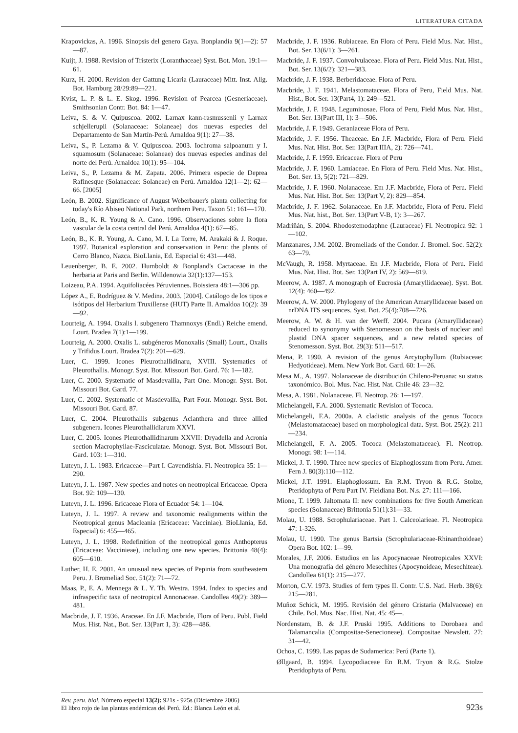LITERATURA CITADA
Krapovickas, A. 1996. Sinopsis del genero Gaya. Bonplandia 9(1—2): 57—87.
Kuijt, J. 1988. Revision of Tristerix (Loranthaceae) Syst. Bot. Mon. 19:1—61.
Kurz, H. 2000. Revision der Gattung Licaria (Lauraceae) Mitt. Inst. Allg. Bot. Hamburg 28/29:89—221.
Kvist, L. P. & L. E. Skog. 1996. Revision of Pearcea (Gesneriaceae). Smithsonian Contr. Bot. 84: 1—47.
Leiva, S. & V. Quipuscoa. 2002. Larnax kann-rasmussenii y Larnax schjellerupii (Solanaceae: Solaneae) dos nuevas especies del Departamento de San Martín-Perú. Arnaldoa 9(1): 27—38.
Leiva, S., P. Lezama & V. Quipuscoa. 2003. Iochroma salpoanum y I. squamosum (Solanaceae: Solaneae) dos nuevas especies andinas del norte del Perú. Arnaldoa 10(1): 95—104.
Leiva, S., P. Lezama & M. Zapata. 2006. Primera especie de Deprea Rafinesque (Solanaceae: Solaneae) en Perú. Arnaldoa 12(1—2): 62—66. [2005]
León, B. 2002. Significance of August Weberbauer's planta collecting for today's Río Abiseo National Park, northern Peru. Taxon 51: 161—170.
León, B., K. R. Young & A. Cano. 1996. Observaciones sobre la flora vascular de la costa central del Perú. Arnaldoa 4(1): 67—85.
León, B., K. R. Young, A. Cano, M. I. La Torre, M. Arakaki & J. Roque. 1997. Botanical exploration and conservation in Peru: the plants of Cerro Blanco, Nazca. BioLlania, Ed. Especial 6: 431—448.
Leuenberger, B. E. 2002. Humboldt & Bonpland's Cactaceae in the herbaria at Paris and Berlin. Willdenowia 32(1):137—153.
Loizeau, P.A. 1994. Aquifoliacées Péruviennes. Boissiera 48:1—306 pp.
López A., E. Rodríguez & V. Medina. 2003. [2004]. Catálogo de los tipos e isótipos del Herbarium Truxillense (HUT) Parte II. Arnaldoa 10(2): 39—92.
Lourteig, A. 1994. Oxalis l. subgenero Thamnoxys (Endl.) Reiche emend. Lourt. Bradea 7(1):1—199.
Lourteig, A. 2000. Oxalis L. subgéneros Monoxalis (Small) Lourt., Oxalis y Trifidus Lourt. Bradea 7(2): 201—629.
Luer, C. 1999. Icones Pleurothallidinaru, XVIII. Systematics of Pleurothallis. Monogr. Syst. Bot. Missouri Bot. Gard. 76: 1—182.
Luer, C. 2000. Systematic of Masdevallia, Part One. Monogr. Syst. Bot. Missouri Bot. Gard. 77.
Luer, C. 2002. Systematic of Masdevallia, Part Four. Monogr. Syst. Bot. Missouri Bot. Gard. 87.
Luer, C. 2004. Pleurothallis subgenus Acianthera and three allied subgenera. Icones Pleurothallidiarum XXVI.
Luer, C. 2005. Icones Pleurothallidinarum XXVII: Dryadella and Acronia section Macrophyllae-Fasciculatae. Monogr. Syst. Bot. Missouri Bot. Gard. 103: 1—310.
Luteyn, J. L. 1983. Ericaceae—Part I. Cavendishia. Fl. Neotropica 35: 1—290.
Luteyn, J. L. 1987. New species and notes on neotropical Ericaceae. Opera Bot. 92: 109—130.
Luteyn, J. L. 1996. Ericaceae Flora of Ecuador 54: 1—104.
Luteyn, J. L. 1997. A review and taxonomic realignments within the Neotropical genus Macleania (Ericaceae: Vacciniae). BioLlania, Ed. Especial) 6: 455—465.
Luteyn, J. L. 1998. Redefinition of the neotropical genus Anthopterus (Ericaceae: Vaccinieae), including one new species. Brittonia 48(4): 605—610.
Luther, H. E. 2001. An unusual new species of Pepinia from southeastern Peru. J. Bromeliad Soc. 51(2): 71—72.
Maas, P., E. A. Mennega & L. Y. Th. Westra. 1994. Index to species and infraspecific taxa of neotropical Annonaceae. Candollea 49(2): 389—481.
Macbride, J. F. 1936. Araceae. En J.F. Macbride, Flora of Peru. Publ. Field Mus. Hist. Nat., Bot. Ser. 13(Part 1, 3): 428—486.
Macbride, J. F. 1936. Rubiaceae. En Flora of Peru. Field Mus. Nat. Hist., Bot. Ser. 13(6/1): 3—261.
Macbride, J. F. 1937. Convolvulaceae. Flora of Peru. Field Mus. Nat. Hist., Bot. Ser. 13(6/2): 321—383.
Macbride, J. F. 1938. Berberidaceae. Flora of Peru.
Macbride, J. F. 1941. Melastomataceae. Flora of Peru, Field Mus. Nat. Hist., Bot. Ser. 13(Part4, 1): 249—521.
Macbride, J. F. 1948. Leguminosae. Flora of Peru, Field Mus. Nat. Hist., Bot. Ser. 13(Part III, 1): 3—506.
Macbride, J. F. 1949. Geraniaceae Flora of Peru.
Macbride, J. F. 1956. Theaceae. En J.F. Macbride, Flora of Peru. Field Mus. Nat. Hist. Bot. Ser. 13(Part IIIA, 2): 726—741.
Macbride, J. F. 1959. Ericaceae. Flora of Peru
Macbride, J. F. 1960. Lamiaceae. En Flora of Peru. Field Mus. Nat. Hist., Bot. Ser. 13, 5(2): 721—829.
Macbride, J. F. 1960. Nolanaceae. Em J.F. Macbride, Flora of Peru. Field Mus. Nat. Hist. Bot. Ser. 13(Part V, 2): 829—854.
Macbride, J. F. 1962. Solanaceae. En J.F. Macbride, Flora of Peru. Field Mus. Nat. hist., Bot. Ser. 13(Part V-B, 1): 3—267.
Madriñán, S. 2004. Rhodostemodaphne (Lauraceae) Fl. Neotropica 92: 1—102.
Manzanares, J.M. 2002. Bromeliads of the Condor. J. Bromel. Soc. 52(2): 63—79.
McVaugh, R. 1958. Myrtaceae. En J.F. Macbride, Flora of Peru. Field Mus. Nat. Hist. Bot. Ser. 13(Part IV, 2): 569—819.
Meerow, A. 1987. A monograph of Eucrosia (Amaryllidaceae). Syst. Bot. 12(4): 460—492.
Meerow, A. W. 2000. Phylogeny of the American Amaryllidaceae based on nrDNA ITS sequences. Syst. Bot. 25(4):708—726.
Meerow, A. W. & H. van der Werff. 2004. Pucara (Amaryllidaceae) reduced to synonymy with Stenomesson on the basis of nuclear and plastid DNA spacer sequences, and a new related species of Stenomesson. Syst. Bot. 29(3): 511—517.
Mena, P. 1990. A revision of the genus Arcytophyllum (Rubiaceae: Hedyotideae). Mem. New York Bot. Gard. 60: 1—26.
Mesa M., A. 1997. Nolanaceae de distribución Chileno-Peruana: su status taxonómico. Bol. Mus. Nac. Hist. Nat. Chile 46: 23—32.
Mesa, A. 1981. Nolanaceae. Fl. Neotrop. 26: 1—197.
Michelangeli, F.A. 2000. Systematic Revision of Tococa.
Michelangeli, F.A. 2000a. A cladistic analysis of the genus Tococa (Melastomataceae) based on morphological data. Syst. Bot. 25(2): 211—234.
Michelangeli, F. A. 2005. Tococa (Melastomataceae). Fl. Neotrop. Monogr. 98: 1—114.
Mickel, J. T. 1990. Three new species of Elaphoglossum from Peru. Amer. Fern J. 80(3):110—112.
Mickel, J.T. 1991. Elaphoglossum. En R.M. Tryon & R.G. Stolze, Pteridophyta of Peru Part IV. Fieldiana Bot. N.s. 27: 111—166.
Mione, T. 1999. Jaltomata II: new combinations for five South American species (Solanaceae) Brittonia 51(1):31—33.
Molau, U. 1988. Scrophulariaceae. Part I. Calceolarieae. Fl. Neotropica 47: 1-326.
Molau, U. 1990. The genus Bartsia (Scrophulariaceae-Rhinanthoideae) Opera Bot. 102: 1—99.
Morales, J.F. 2006. Estudios en las Apocynaceae Neotropicales XXVI: Una monografía del género Mesechites (Apocynoideae, Mesechiteae). Candollea 61(1): 215—277.
Morton, C.V. 1973. Studies of fern types II. Contr. U.S. Natl. Herb. 38(6): 215—281.
Muñoz Schick, M. 1995. Revisión del género Cristaria (Malvaceae) en Chile. Bol. Mus. Nac. Hist. Nat. 45: 45—.
Nordenstam, B. & J.F. Pruski 1995. Additions to Dorobaea and Talamancalia (Compositae-Senecioneae). Compositae Newslett. 27: 31—42.
Ochoa, C. 1999. Las papas de Sudamerica: Perú (Parte 1).
Øllgaard, B. 1994. Lycopodiaceae En R.M. Tryon & R.G. Stolze Pteridophyta of Peru.
Rev. peru. biol. Número especial 13(2): 921s - 925s (Diciembre 2006)
El libro rojo de las plantas endémicas del Perú. Ed.: Blanca León et al.
923s